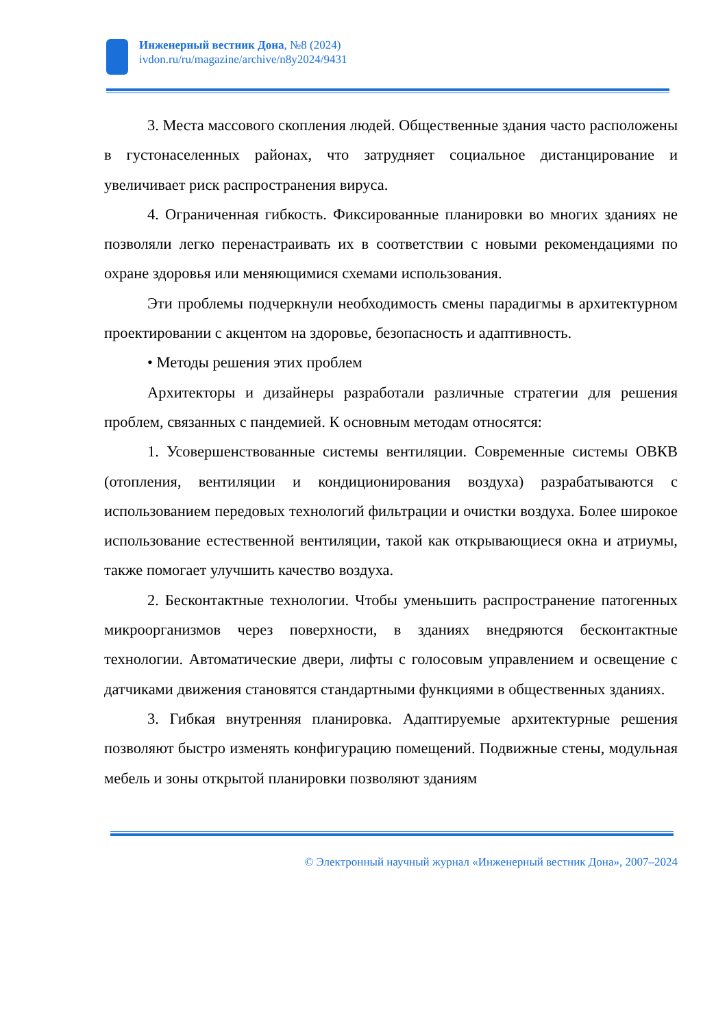Инженерный вестник Дона, №8 (2024)
ivdon.ru/ru/magazine/archive/n8y2024/9431
3. Места массового скопления людей. Общественные здания часто расположены в густонаселенных районах, что затрудняет социальное дистанцирование и увеличивает риск распространения вируса.
4. Ограниченная гибкость. Фиксированные планировки во многих зданиях не позволяли легко перенастраивать их в соответствии с новыми рекомендациями по охране здоровья или меняющимися схемами использования.
Эти проблемы подчеркнули необходимость смены парадигмы в архитектурном проектировании с акцентом на здоровье, безопасность и адаптивность.
• Методы решения этих проблем
Архитекторы и дизайнеры разработали различные стратегии для решения проблем, связанных с пандемией. К основным методам относятся:
1. Усовершенствованные системы вентиляции. Современные системы ОВКВ (отопления, вентиляции и кондиционирования воздуха) разрабатываются с использованием передовых технологий фильтрации и очистки воздуха. Более широкое использование естественной вентиляции, такой как открывающиеся окна и атриумы, также помогает улучшить качество воздуха.
2. Бесконтактные технологии. Чтобы уменьшить распространение патогенных микроорганизмов через поверхности, в зданиях внедряются бесконтактные технологии. Автоматические двери, лифты с голосовым управлением и освещение с датчиками движения становятся стандартными функциями в общественных зданиях.
3. Гибкая внутренняя планировка. Адаптируемые архитектурные решения позволяют быстро изменять конфигурацию помещений. Подвижные стены, модульная мебель и зоны открытой планировки позволяют зданиям
© Электронный научный журнал «Инженерный вестник Дона», 2007–2024